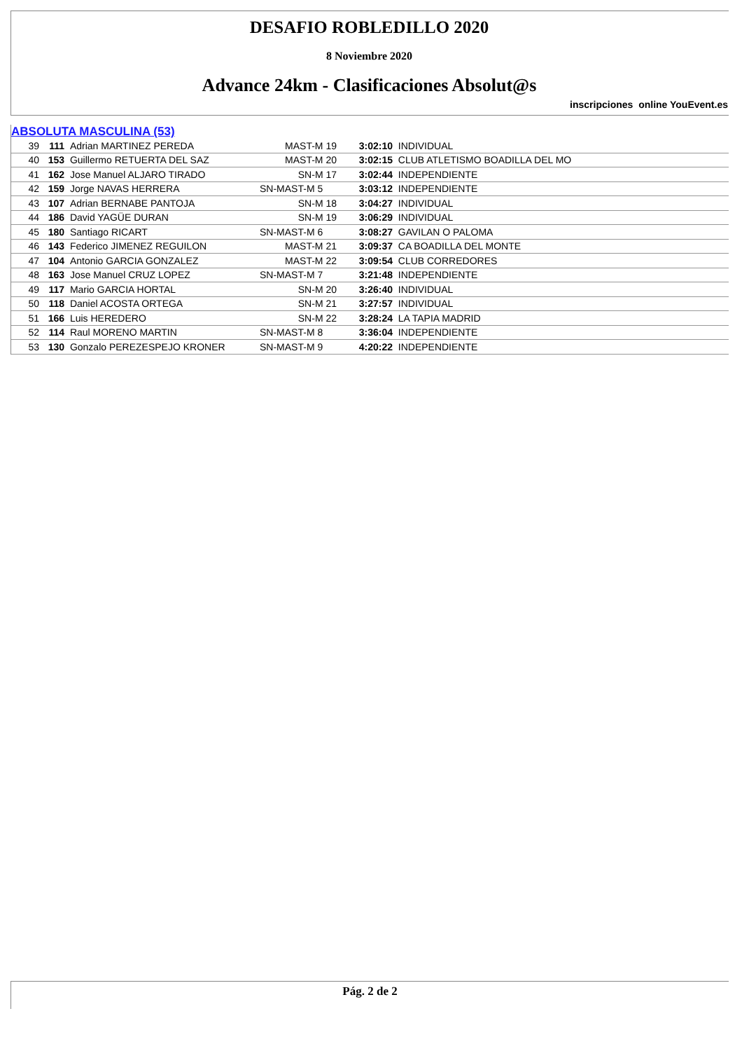DESAFIO ROBLEDILLO 2020
8 Noviembre 2020
Advance 24km - Clasificaciones Absolut@s
inscripciones online YouEvent.es
ABSOLUTA MASCULINA (53)
| 39 | 111 | Adrian MARTINEZ PEREDA | MAST-M 19 | 3:02:10 | INDIVIDUAL |
| 40 | 153 | Guillermo RETUERTA DEL SAZ | MAST-M 20 | 3:02:15 | CLUB ATLETISMO BOADILLA DEL MO |
| 41 | 162 | Jose Manuel ALJARO TIRADO | SN-M 17 | 3:02:44 | INDEPENDIENTE |
| 42 | 159 | Jorge NAVAS HERRERA | SN-MAST-M 5 | 3:03:12 | INDEPENDIENTE |
| 43 | 107 | Adrian BERNABE PANTOJA | SN-M 18 | 3:04:27 | INDIVIDUAL |
| 44 | 186 | David YAGÜE DURAN | SN-M 19 | 3:06:29 | INDIVIDUAL |
| 45 | 180 | Santiago RICART | SN-MAST-M 6 | 3:08:27 | GAVILAN O PALOMA |
| 46 | 143 | Federico JIMENEZ REGUILON | MAST-M 21 | 3:09:37 | CA BOADILLA DEL MONTE |
| 47 | 104 | Antonio GARCIA GONZALEZ | MAST-M 22 | 3:09:54 | CLUB CORREDORES |
| 48 | 163 | Jose Manuel CRUZ LOPEZ | SN-MAST-M 7 | 3:21:48 | INDEPENDIENTE |
| 49 | 117 | Mario GARCIA HORTAL | SN-M 20 | 3:26:40 | INDIVIDUAL |
| 50 | 118 | Daniel ACOSTA ORTEGA | SN-M 21 | 3:27:57 | INDIVIDUAL |
| 51 | 166 | Luis HEREDERO | SN-M 22 | 3:28:24 | LA TAPIA MADRID |
| 52 | 114 | Raul MORENO MARTIN | SN-MAST-M 8 | 3:36:04 | INDEPENDIENTE |
| 53 | 130 | Gonzalo PEREZESPEJO KRONER | SN-MAST-M 9 | 4:20:22 | INDEPENDIENTE |
Pág. 2 de 2